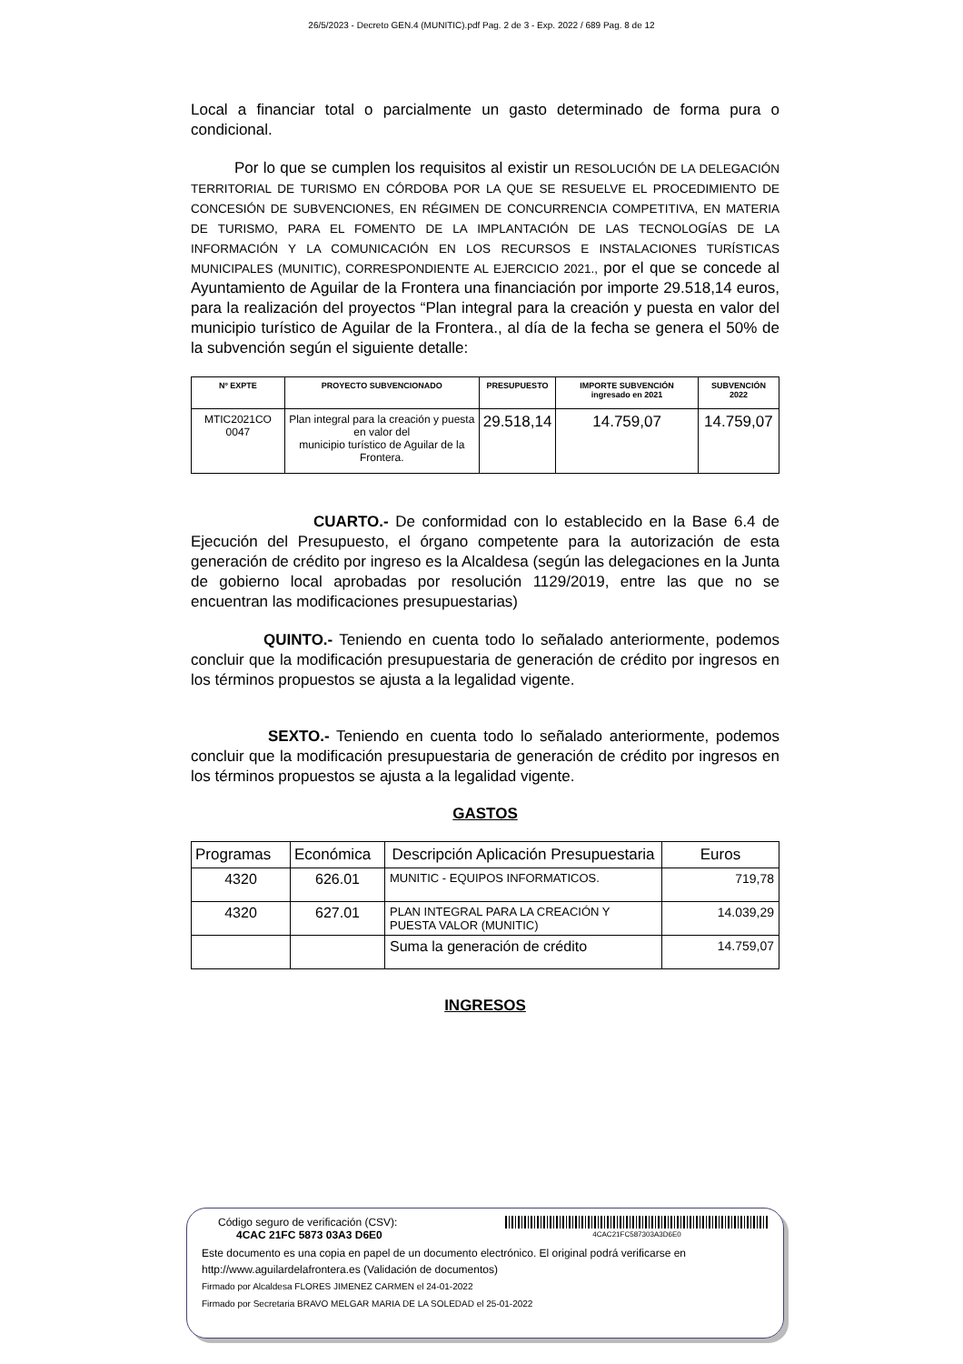26/5/2023 - Decreto GEN.4 (MUNITIC).pdf Pag. 2 de 3 - Exp. 2022 / 689 Pag. 8 de 12
Local a financiar total o parcialmente un gasto determinado de forma pura o condicional.
Por lo que se cumplen los requisitos al existir un RESOLUCIÓN DE LA DELEGACIÓN TERRITORIAL DE TURISMO EN CÓRDOBA POR LA QUE SE RESUELVE EL PROCEDIMIENTO DE CONCESIÓN DE SUBVENCIONES, EN RÉGIMEN DE CONCURRENCIA COMPETITIVA, EN MATERIA DE TURISMO, PARA EL FOMENTO DE LA IMPLANTACIÓN DE LAS TECNOLOGÍAS DE LA INFORMACIÓN Y LA COMUNICACIÓN EN LOS RECURSOS E INSTALACIONES TURÍSTICAS MUNICIPALES (MUNITIC), CORRESPONDIENTE AL EJERCICIO 2021., por el que se concede al Ayuntamiento de Aguilar de la Frontera una financiación por importe 29.518,14 euros, para la realización del proyectos “Plan integral para la creación y puesta en valor del municipio turístico de Aguilar de la Frontera., al día de la fecha se genera el 50% de la subvención según el siguiente detalle:
| Nº EXPTE | PROYECTO SUBVENCIONADO | PRESUPUESTO | IMPORTE SUBVENCIÓN ingresado en 2021 | SUBVENCIÓN 2022 |
| --- | --- | --- | --- | --- |
| MTIC2021CO 0047 | Plan integral para la creación y puesta en valor del municipio turístico de Aguilar de la Frontera. | 29.518,14 | 14.759,07 | 14.759,07 |
CUARTO.- De conformidad con lo establecido en la Base 6.4 de Ejecución del Presupuesto, el órgano competente para la autorización de esta generación de crédito por ingreso es la Alcaldesa (según las delegaciones en la Junta de gobierno local aprobadas por resolución 1129/2019, entre las que no se encuentran las modificaciones presupuestarias)
QUINTO.- Teniendo en cuenta todo lo señalado anteriormente, podemos concluir que la modificación presupuestaria de generación de crédito por ingresos en los términos propuestos se ajusta a la legalidad vigente.
SEXTO.- Teniendo en cuenta todo lo señalado anteriormente, podemos concluir que la modificación presupuestaria de generación de crédito por ingresos en los términos propuestos se ajusta a la legalidad vigente.
GASTOS
| Programas | Económica | Descripción Aplicación Presupuestaria | Euros |
| --- | --- | --- | --- |
| 4320 | 626.01 | MUNITIC - EQUIPOS INFORMATICOS. | 719,78 |
| 4320 | 627.01 | PLAN INTEGRAL PARA LA CREACIÓN Y PUESTA VALOR (MUNITIC) | 14.039,29 |
| | | Suma la generación de crédito | 14.759,07 |
INGRESOS
Código seguro de verificación (CSV):
4CAC 21FC 5873 03A3 D6E0
4CAC21FC587303A3D6E0
Este documento es una copia en papel de un documento electrónico. El original podrá verificarse en
http://www.aguilardelafrontera.es (Validación de documentos)
Firmado por Alcaldesa FLORES JIMENEZ CARMEN el 24-01-2022
Firmado por Secretaria BRAVO MELGAR MARIA DE LA SOLEDAD el 25-01-2022